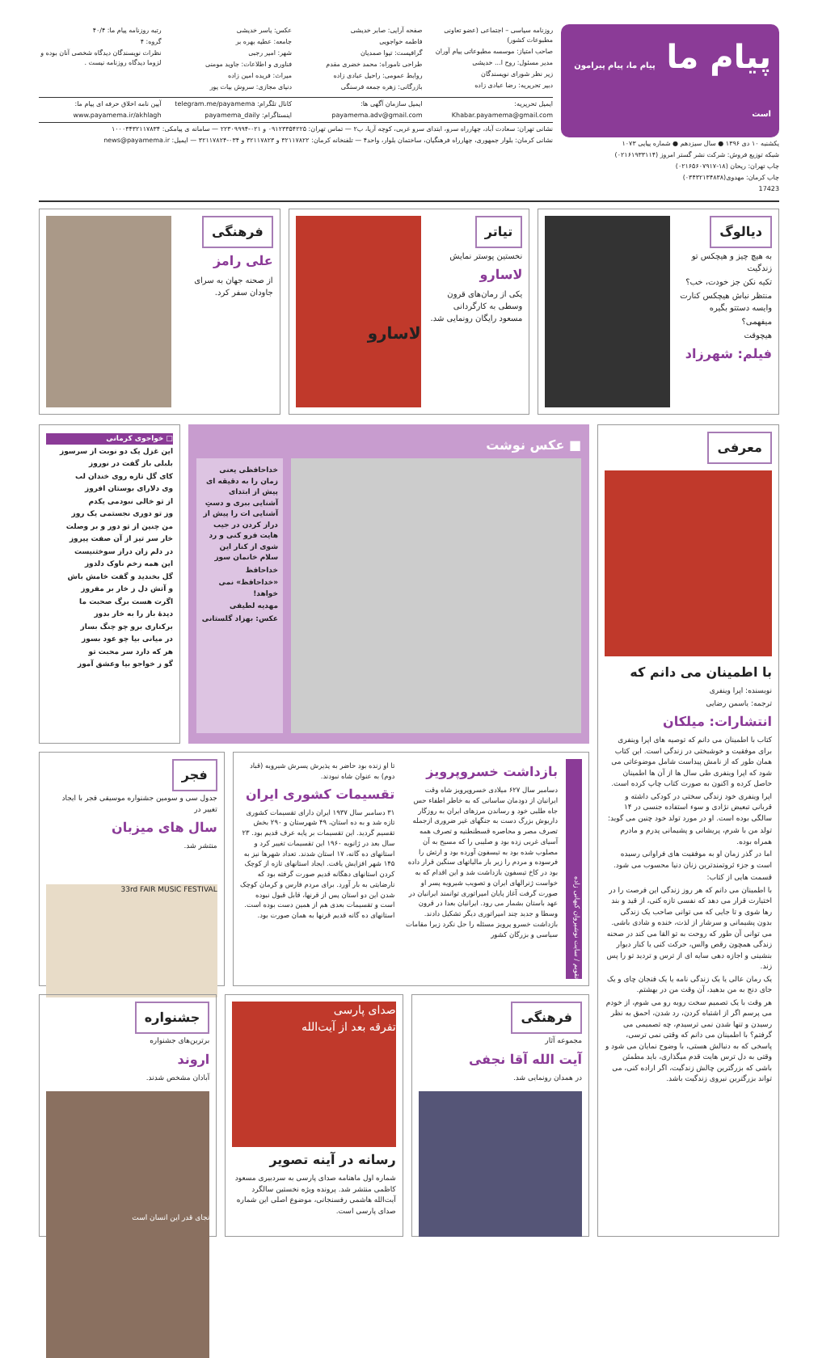پیام ما پیام ما، پیام پیرامون است
یکشنبه ۱۰ دی ۱۳۹۶ ● سال سیزدهم ● شماره پیاپی ۱۰۷۳
شبکه توزیع فروش: شرکت نشر گستر امروز (۰۲۱۶۱۹۳۳۱۱۴)
چاپ تهران: ریحان (۱۸-۰۲۱۶۵۶۰۷۹۱۷)
چاپ کرمان: مهدوی(۰۳۴۳۲۱۳۴۸۳۸)
17423
روزنامه سیاسی – اجتماعی (عضو تعاونی مطبوعات کشور)
صاحب امتیاز: موسسه مطبوعاتی پیام آوران
مدیر مسئول: روح ا... خدیشی
زیر نظر شورای نویسندگان
دبیر تحریریه: رضا عبادی زاده
صفحه آرایی: صابر خدیشی
فاطمه خواجویی
گرافیست: تیوا صمدیان
طراحی ناموراه: محمد خضری مقدم
روابط عمومی: راحیل عبادی زاده
بازرگانی: زهره جمعه فرسنگی
عکس: یاسر خدیشی
جامعه: عطیه بهره بر
شهر: امیر رجبی
فناوری و اطلاعات: جاوید مومنی
میراث: فریده امین زاده
دنیای مجازی: سروش بیات پور
رتبه روزنامه پیام ما: ۴۰/۴
گروه: ۴
نظرات نویسندگان دیدگاه شخصی آنان بوده و لزوما دیدگاه روزنامه نیست .
ایمیل تحریریه:
Khabar.payamema@gmail.com
ایمیل سازمان آگهی ها:
payamema.adv@gmail.com
کانال تلگرام: telegram.me/payamema
اینستاگرام: payamema_daily
آیین نامه اخلاق حرفه ای پیام ما:
www.payamema.ir/akhlagh
نشانی تهران: سعادت آباد، چهارراه سرو، ابتدای سرو غربی، کوچه آریا، پ۲ — تماس تهران: ۰۹۱۲۳۳۵۴۲۲۵ و ۰۲۱-۲۲۳۰۹۹۹۴ — سامانه ی پیامکی: ۱۰۰۰۳۴۳۲۱۱۷۸۳۴
نشانی کرمان: بلوار جمهوری، چهارراه فرهنگیان، ساختمان بلوار، واحد۴ — تلفنخانه کرمان: ۳۲۱۱۷۸۲۲ و ۳۲۱۱۷۸۲۳ و ۰۳۴-۳۲۱۱۷۸۲۴ — ایمیل: news@payamema.ir
دیالوگ
به هیچ چیز و هیچکس تو زندگیت
تکیه نکن جز خودت، خب؟
منتظر نباش هیچکس کنارت وایسه دستتو بگیره
میفهمی؟
هیچوقت
فیلم: شهرزاد
تیاتر
نخستین پوستر نمایش
لاسارو
یکی از رمان‌های قرون وسطی به کارگردانی مسعود رایگان رونمایی شد.
لاسارو
فرهنگی
علی رامز
از صحنه جهان به سرای جاودان سفر کرد.
معرفی
با اطمینان می دانم که
نویسنده: اپرا وینفری
ترجمه: یاسمن رضایی
انتشارات: میلکان
کتاب با اطمینان می دانم که توصیه های اپرا وینفری برای موفقیت و خوشبختی در زندگی است. این کتاب همان طور که از نامش پیداست شامل موضوعاتی می شود که اپرا وینفری طی سال ها از آن ها اطمینان حاصل کرده و اکنون به صورت کتاب چاپ کرده است.
اپرا وینفری خود زندگی سختی در کودکی داشته و قربانی تبعیض نژادی و سوء استفاده جنسی در ۱۴ سالگی بوده است. او در مورد تولد خود چنین می گوید:
تولد من با شرم، پریشانی و پشیمانی پدرم و مادرم همراه بوده.
اما در گذر زمان او به موفقیت های فراوانی رسیده است و جزء ثروتمندترین زنان دنیا محسوب می شود.
قسمت هایی از کتاب:
با اطمینان می دانم که هر روز زندگی این فرصت را در اختیارت قرار می دهد که نفسی تازه کنی، از قید و بند رها شوی و تا جایی که می توانی صاحب یک زندگی بدون پشیمانی و سرشار از لذت، خنده و شادی باشی. می توانی آن طور که روحت به تو القا می کند در صحنه زندگی همچون رقص والس، حرکت کنی یا کنار دیوار بنشینی و اجازه دهی سایه ای از ترس و تردید تو را پس زند.
یک رمان عالی یا یک زندگی نامه یا یک فنجان چای و یک جای دنج به من بدهید، آن وقت من در بهشتم.
هر وقت با یک تصمیم سخت روبه رو می شوم، از خودم می پرسم اگر از اشتباه کردن، رد شدن، احمق به نظر رسیدن و تنها شدن نمی ترسیدم، چه تصمیمی می گرفتم؟ با اطمینان می دانم که وقتی نمی ترسی، پاسخی که به دنبالش هستی، با وضوح نمایان می شود و وقتی به دل ترس هایت قدم میگذاری، باید مطمئن باشی که بزرگترین چالش زندگیت، اگر اراده کنی، می تواند بزرگترین نیروی زندگیت باشد.
■ عکس نوشت
خداحافظی یعنی زمان را به دقیقه ای پیش از ابتدای آشنایی ببری و دستِ آشنایی ات را پیش از دراز کردن در جیب هایت فرو کنی و رد شوی از کنار این سلام خانمان سوز
خداحافظ
«خداحافظ» نمی خواهد!
مهدیه لطیفی
عکس: بهزاد گلستانی
□ خواجوی کرمانی
این غزل یک دو نوبت از سرسوز
بلبلی باز گفت در نوروز
کای گل تازه روی خندان لب
وی دلارای بوستان افروز
از تو خالی نبودمی یکدم
وز تو دوری نجستمی یک روز
من چنین از تو دور و بر وصلت
خار سر تیز از آن صفت پیروز
در دلم زان دراز سوختنیست
این همه زخم ناوک دلدوز
گل بخندید و گفت خامش باش
و آتش دل ز خار بر مفروز
اگرت هست برگ صحبت ما
دیدهٔ باز را به خار بدوز
برکناری برو چو چنگ بساز
در میانی بیا چو عود بسوز
هر که دارد سر محبت تو
گو ز خواجو بیا وعشق آموز
تقویم / سایت نوشیروان کیهانی زاده
بازداشت خسروپرویز
دسامبر سال ۶۲۷ میلادی خسروپرویز شاه وقت ایرانیان از دودمان ساسانی که به خاطر اطفاء حس جاه طلبی خود و رساندن مرزهای ایران به روزگار داریوش بزرگ دست به جنگهای غیر ضروری ازجمله تصرف مصر و محاصره قسطنطنیه و تصرف همه آسیای غربی زده بود و صلیبی را که مسیح به آن مصلوب شده بود به تیسفون آورده بود و ارتش را فرسوده و مردم را زیر بار مالیاتهای سنگین قرار داده بود در کاخ تیسفون بازداشت شد و این اقدام که به خواست ژنرالهای ایران و تصویب شیرویه پسر او صورت گرفت آغاز پایان امپراتوری توانمند ایرانیان در عهد باستان بشمار می رود. ایرانیان بعدا در قرون وسطا و جدید چند امپراتوری دیگر تشکیل دادند. بازداشت خسرو پرویز مسئله را حل نکرد زیرا مقامات سیاسی و بزرگان کشور
تا او زنده بود حاضر به پذیرش پسرش شیرویه (قباد دوم) به عنوان شاه نبودند.
تقسیمات کشوری ایران
۳۱ دسامبر سال ۱۹۳۷ ایران دارای تقسیمات کشوری تازه شد و به ده استان، ۴۹ شهرستان و ۲۹۰ بخش تقسیم گردید. این تقسیمات بر پایه عرف قدیم بود. ۲۳ سال بعد در ژانویه ۱۹۶۰ این تقسیمات تغییر کرد و استانهای ده گانه، ۱۷ استان شدند. تعداد شهرها نیز به ۱۴۵ شهر افزایش یافت. ایجاد استانهای تازه از کوچک کردن استانهای دهگانه قدیم صورت گرفته بود که نارضایتی به بار آورد. برای مردم فارس و کرمان کوچک شدن این دو استان پس از قرنها، قابل قبول نبوده است و تقسیمات بعدی هم از همین دست بوده است. استانهای ده گانه قدیم قرنها به همان صورت بود.
فجر
جدول سی و سومین جشنواره موسیقی فجر با ایجاد تغییر در
سال های میزبان
منتشر شد.
33rd FAIR MUSIC FESTIVAL
فرهنگی
مجموعه آثار
آیت الله آقا نجفی
در همدان رونمایی شد.
صدای پارسی
تفرقه بعد از آیت‌الله
رسانه در آینه تصویر
شماره اول ماهنامه صدای پارسی به سردبیری مسعود کاظمی منتشر شد. پرونده ویژه نخستین سالگرد آیت‌الله هاشمی رفسنجانی، موضوع اصلی این شماره صدای پارسی است.
جشنواره
برترین‌های جشنواره
اروند
آبادان مشخص شدند.
نجای قدر این انسان است